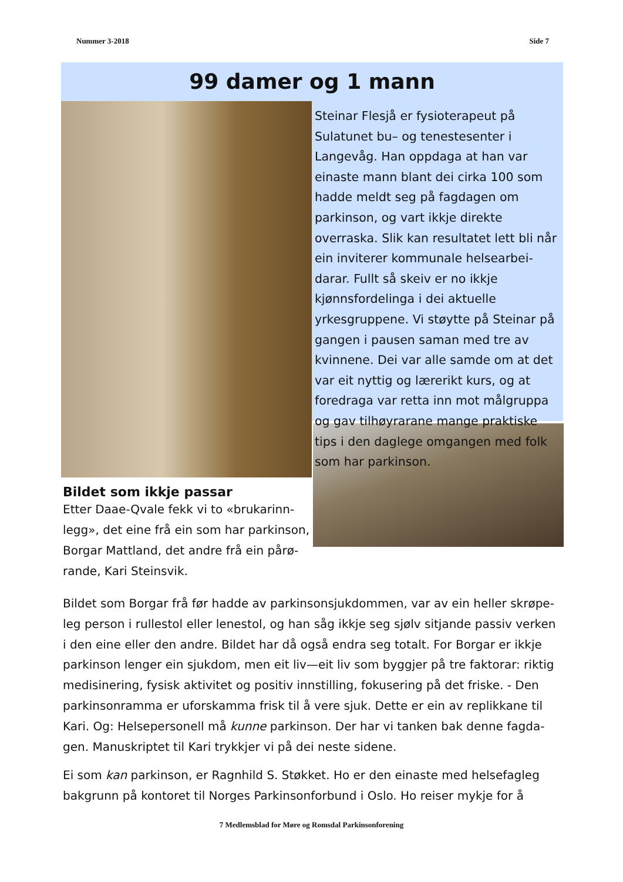Nummer 3-2018 Side 7
99 damer og 1 mann
Bildet som ikkje passar
Etter Daae-Qvale fekk vi to «brukarinn­legg», det eine frå ein som har parkinson, Borgar Mattland, det andre frå ein pårø­rande, Kari Steinsvik.
Steinar Flesjå er fysioterapeut på Sulatu­net bu– og tenestesenter i Langevåg. Han oppdaga at han var einaste mann blant dei cirka 100 som hadde meldt seg på fagdagen om parkinson, og vart ikkje di­rekte overraska. Slik kan resultatet lett bli når ein inviterer kommunale helsearbei­darar. Fullt så skeiv er no ikkje kjønnsfor­delinga i dei aktuelle yrkesgruppene. Vi støytte på Steinar på gangen i pausen sa­man med tre av kvinnene. Dei var alle samde om at det var eit nyttig og lære­rikt kurs, og at foredraga var retta inn mot målgruppa og gav tilhøyrarane mange praktiske tips i den daglege om­gangen med folk som har parkinson.
Bildet som Borgar frå før hadde av parkinsonsjukdommen, var av ein heller skrøpe­leg person i rullestol eller lenestol, og han såg ikkje seg sjølv sitjande passiv verken i den eine eller den andre. Bildet har då også endra seg totalt. For Borgar er ikkje parkinson lenger ein sjukdom, men eit liv—eit liv som byggjer på tre faktorar: riktig medisinering, fysisk aktivitet og positiv innstilling, fokusering på det friske. - Den parkinsonramma er uforskamma frisk til å vere sjuk. Dette er ein av replikkane til Kari. Og: Helsepersonell må kunne parkinson. Der har vi tanken bak denne fagda­gen. Manuskriptet til Kari trykkjer vi på dei neste sidene.
Ei som kan parkinson, er Ragnhild S. Støkket. Ho er den einaste med helsefagleg bakgrunn på kontoret til Norges Parkinsonforbund i Oslo. Ho reiser mykje for å
7 Medlemsblad for Møre og Romsdal Parkinsonforening